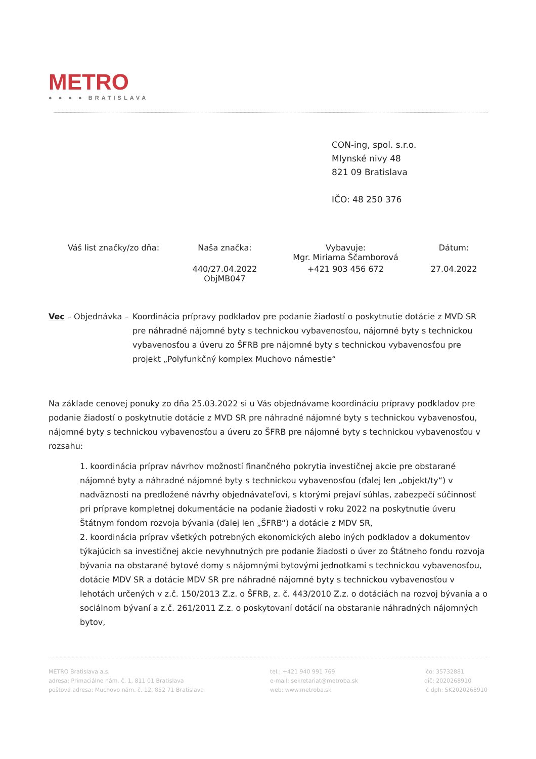METRO
● ● ● ● BRATISLAVA
CON-ing, spol. s.r.o.
Mlynské nivy 48
821 09 Bratislava
IČO: 48 250 376
| Váš list značky/zo dňa: | Naša značka: | Vybavuje: Mgr. Miriama Ščamborová | Dátum: |
| --- | --- | --- | --- |
| | 440/27.04.2022 ObjMB047 | +421 903 456 672 | 27.04.2022 |
Vec – Objednávka –
Koordinácia prípravy podkladov pre podanie žiadostí o poskytnutie dotácie z MVD SR pre náhradné nájomné byty s technickou vybavenosťou, nájomné byty s technickou vybavenosťou a úveru zo ŠFRB pre nájomné byty s technickou vybavenosťou pre projekt „Polyfunkčný komplex Muchovo námestie“
Na základe cenovej ponuky zo dňa 25.03.2022 si u Vás objednávame koordináciu prípravy podkladov pre podanie žiadostí o poskytnutie dotácie z MVD SR pre náhradné nájomné byty s technickou vybavenosťou, nájomné byty s technickou vybavenosťou a úveru zo ŠFRB pre nájomné byty s technickou vybavenosťou v rozsahu:
1. koordinácia príprav návrhov možností finančného pokrytia investičnej akcie pre obstarané nájomné byty a náhradné nájomné byty s technickou vybavenosťou (ďalej len „objekt/ty“) v nadväznosti na predložené návrhy objednávateľovi, s ktorými prejaví súhlas, zabezpečí súčinnosť pri príprave kompletnej dokumentácie na podanie žiadosti v roku 2022 na poskytnutie úveru Štátnym fondom rozvoja bývania (ďalej len „ŠFRB“) a dotácie z MDV SR,
2. koordinácia príprav všetkých potrebných ekonomických alebo iných podkladov a dokumentov týkajúcich sa investičnej akcie nevyhnutných pre podanie žiadosti o úver zo Štátneho fondu rozvoja bývania na obstarané bytové domy s nájomnými bytovými jednotkami s technickou vybavenosťou, dotácie MDV SR a dotácie MDV SR pre náhradné nájomné byty s technickou vybavenosťou v lehotách určených v z.č. 150/2013 Z.z. o ŠFRB, z. č. 443/2010 Z.z. o dotáciách na rozvoj bývania a o sociálnom bývaní a z.č. 261/2011 Z.z. o poskytovaní dotácií na obstaranie náhradných nájomných bytov,
METRO Bratislava a.s.
adresa: Primaciálne nám. č. 1, 811 01 Bratislava
poštová adresa: Muchovo nám. č. 12, 852 71 Bratislava
tel.: +421 940 991 769
e-mail: sekretariat@metroba.sk
web: www.metroba.sk
ičo: 35732881
dič: 2020268910
ič dph: SK2020268910